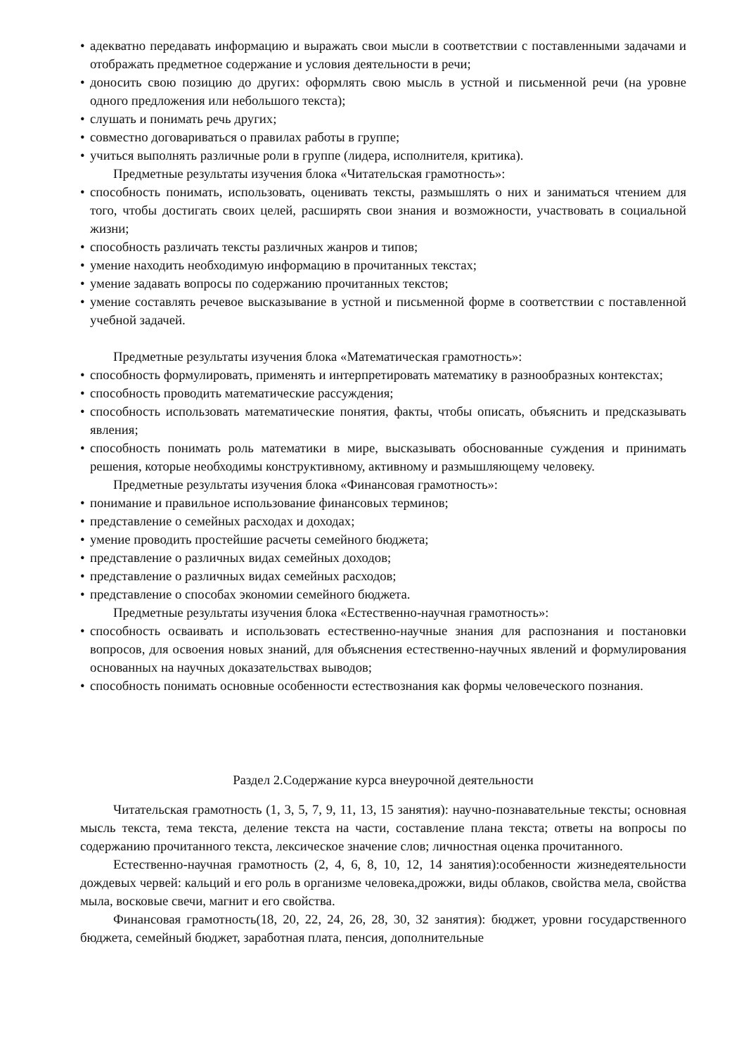• адекватно передавать информацию и выражать свои мысли в соответствии с поставленными задачами и отображать предметное содержание и условия деятельности в речи;
• доносить свою позицию до других: оформлять свою мысль в устной и письменной речи (на уровне одного предложения или небольшого текста);
• слушать и понимать речь других;
• совместно договариваться о правилах работы в группе;
• учиться выполнять различные роли в группе (лидера, исполнителя, критика).
Предметные результаты изучения блока «Читательская грамотность»:
• способность понимать, использовать, оценивать тексты, размышлять о них и заниматься чтением для того, чтобы достигать своих целей, расширять свои знания и возможности, участвовать в социальной жизни;
• способность различать тексты различных жанров и типов;
• умение находить необходимую информацию в прочитанных текстах;
• умение задавать вопросы по содержанию прочитанных текстов;
• умение составлять речевое высказывание в устной и письменной форме в соответствии с поставленной учебной задачей.
Предметные результаты изучения блока «Математическая грамотность»:
• способность формулировать, применять и интерпретировать математику в разнообразных контекстах;
• способность проводить математические рассуждения;
• способность использовать математические понятия, факты, чтобы описать, объяснить и предсказывать явления;
• способность понимать роль математики в мире, высказывать обоснованные суждения и принимать решения, которые необходимы конструктивному, активному и размышляющему человеку.
Предметные результаты изучения блока «Финансовая грамотность»:
• понимание и правильное использование финансовых терминов;
• представление о семейных расходах и доходах;
• умение проводить простейшие расчеты семейного бюджета;
• представление о различных видах семейных доходов;
• представление о различных видах семейных расходов;
• представление о способах экономии семейного бюджета.
Предметные результаты изучения блока «Естественно-научная грамотность»:
• способность осваивать и использовать естественно-научные знания для распознания и постановки вопросов, для освоения новых знаний, для объяснения естественно-научных явлений и формулирования основанных на научных доказательствах выводов;
• способность понимать основные особенности естествознания как формы человеческого познания.
Раздел 2.Содержание курса внеурочной деятельности
Читательская грамотность (1, 3, 5, 7, 9, 11, 13, 15 занятия): научно-познавательные тексты; основная мысль текста, тема текста, деление текста на части, составление плана текста; ответы на вопросы по содержанию прочитанного текста, лексическое значение слов; личностная оценка прочитанного.
Естественно-научная грамотность (2, 4, 6, 8, 10, 12, 14 занятия):особенности жизнедеятельности дождевых червей: кальций и его роль в организме человека,дрожжи, виды облаков, свойства мела, свойства мыла, восковые свечи, магнит и его свойства.
Финансовая грамотность(18, 20, 22, 24, 26, 28, 30, 32 занятия): бюджет, уровни государственного бюджета, семейный бюджет, заработная плата, пенсия, дополнительные